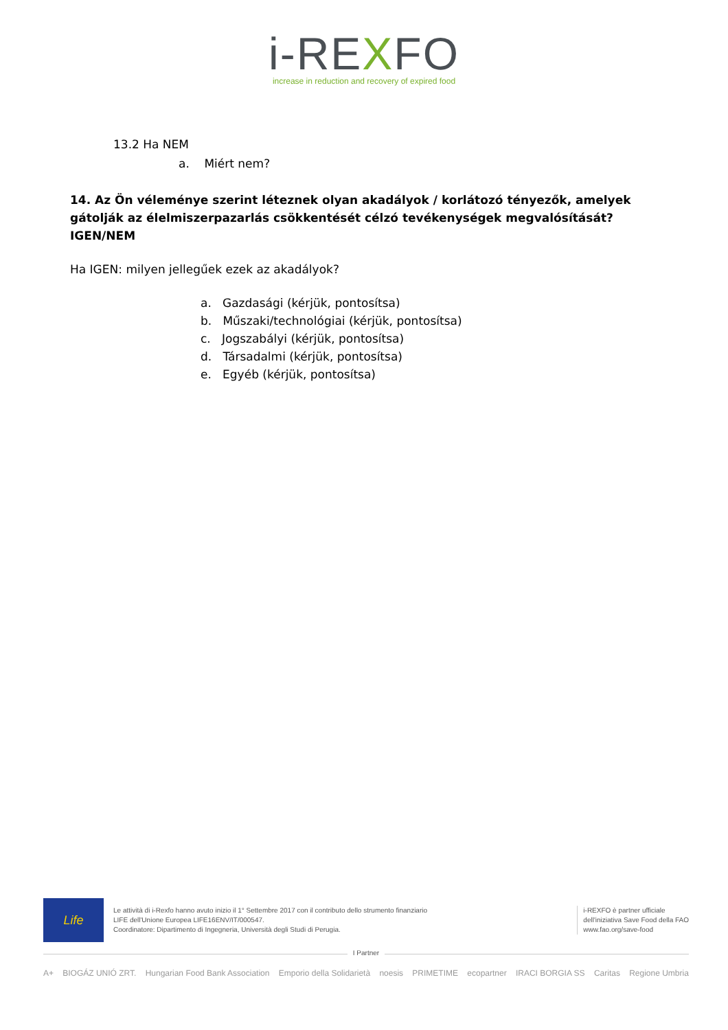i-REXFO
increase in reduction and recovery of expired food
13.2 Ha NEM
a. Miért nem?
14. Az Ön véleménye szerint léteznek olyan akadályok / korlátozó tényezők, amelyek gátolják az élelmiszerpazarlás csökkentését célzó tevékenységek megvalósítását? IGEN/NEM
Ha IGEN: milyen jellegűek ezek az akadályok?
a. Gazdasági (kérjük, pontosítsa)
b. Műszaki/technológiai (kérjük, pontosítsa)
c. Jogszabályi (kérjük, pontosítsa)
d. Társadalmi (kérjük, pontosítsa)
e. Egyéb (kérjük, pontosítsa)
Life
Le attività di i-Rexfo hanno avuto inizio il 1° Settembre 2017 con il contributo dello strumento finanziario
LIFE dell'Unione Europea LIFE16ENV/IT/000547.
Coordinatore: Dipartimento di Ingegneria, Università degli Studi di Perugia.
i-REXFO è partner ufficiale
dell'iniziativa Save Food della FAO
www.fao.org/save-food
I Partner
A+ BIOGÁZ UNIÓ ZRT. Hungarian Food Bank Association Emporio della Solidarietà noesis PRIMETIME ecopartner IRACI BORGIA SS Caritas Regione Umbria